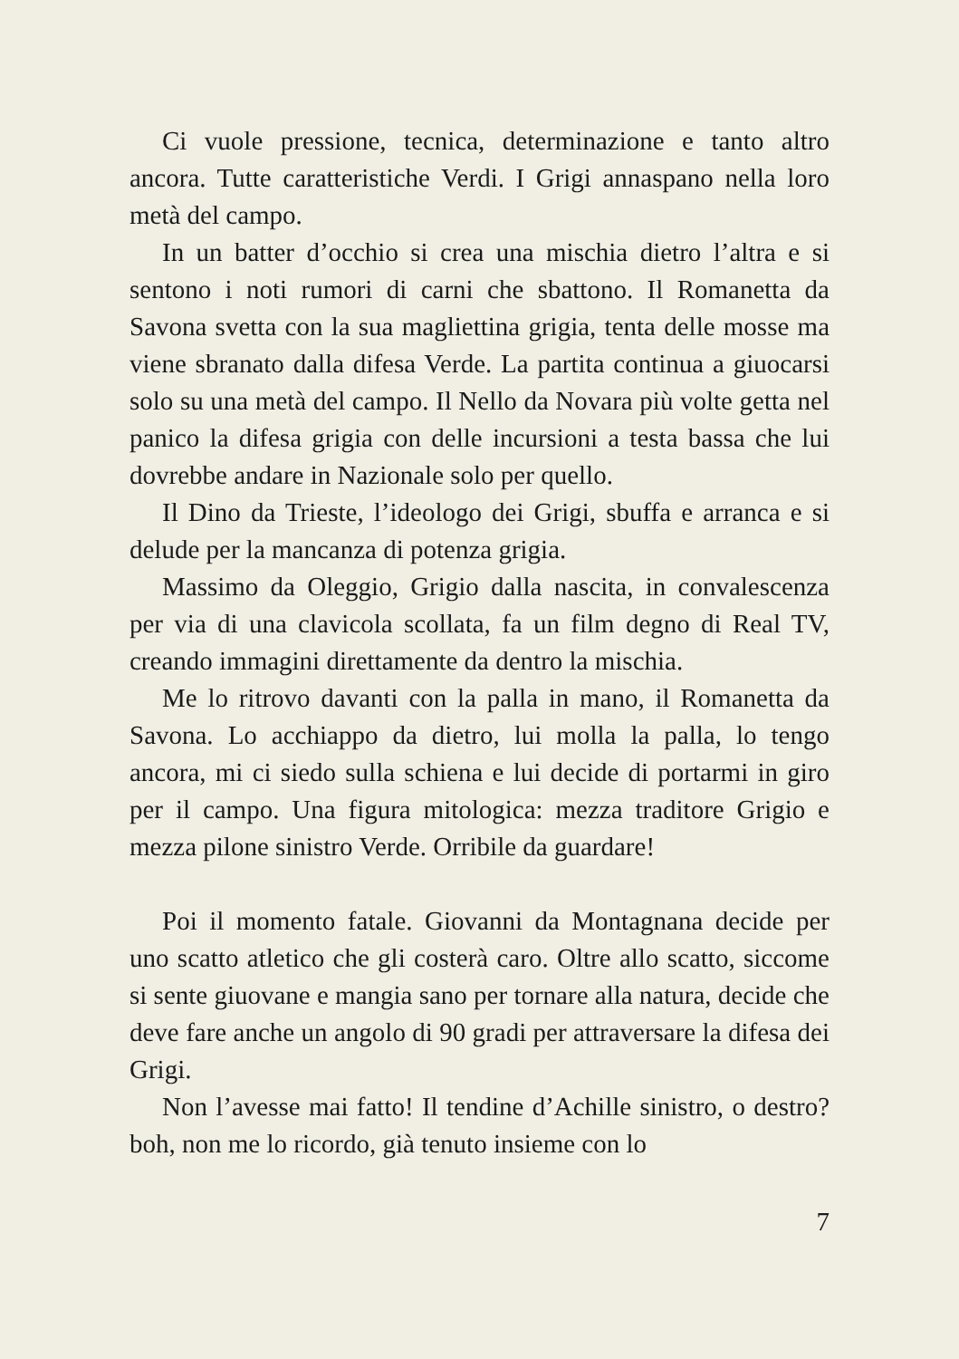Ci vuole pressione, tecnica, determinazione e tanto altro ancora. Tutte caratteristiche Verdi. I Grigi annaspano nella loro metà del campo.
In un batter d’occhio si crea una mischia dietro l’altra e si sentono i noti rumori di carni che sbattono. Il Romanetta da Savona svetta con la sua magliettina grigia, tenta delle mosse ma viene sbranato dalla difesa Verde. La partita continua a giuocarsi solo su una metà del campo. Il Nello da Novara più volte getta nel panico la difesa grigia con delle incursioni a testa bassa che lui dovrebbe andare in Nazionale solo per quello.
Il Dino da Trieste, l’ideologo dei Grigi, sbuffa e arranca e si delude per la mancanza di potenza grigia.
Massimo da Oleggio, Grigio dalla nascita, in convalescenza per via di una clavicola scollata, fa un film degno di Real TV, creando immagini direttamente da dentro la mischia.
Me lo ritrovo davanti con la palla in mano, il Romanetta da Savona. Lo acchiappo da dietro, lui molla la palla, lo tengo ancora, mi ci siedo sulla schiena e lui decide di portarmi in giro per il campo. Una figura mitologica: mezza traditore Grigio e mezza pilone sinistro Verde. Orribile da guardare!
Poi il momento fatale. Giovanni da Montagnana decide per uno scatto atletico che gli costerà caro. Oltre allo scatto, siccome si sente giuovane e mangia sano per tornare alla natura, decide che deve fare anche un angolo di 90 gradi per attraversare la difesa dei Grigi.
Non l’avesse mai fatto! Il tendine d’Achille sinistro, o destro? boh, non me lo ricordo, già tenuto insieme con lo
7